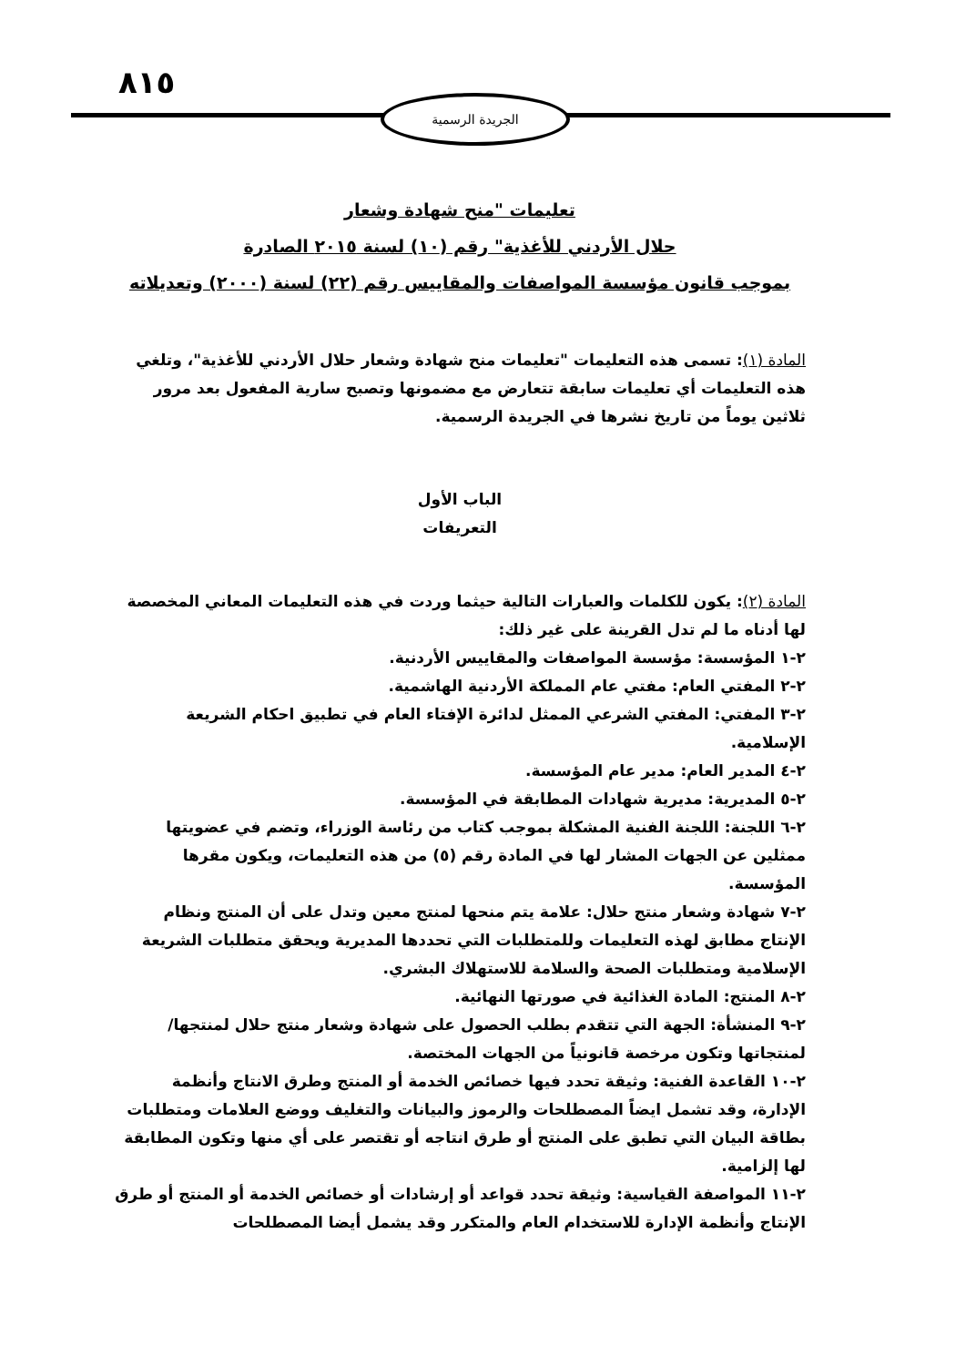٨١٥ الجريدة الرسمية
تعليمات "منح شهادة وشعار
حلال الأردني للأغذية" رقم (١٠) لسنة ٢٠١٥ الصادرة
بموجب قانون مؤسسة المواصفات والمقاييس رقم (٢٢) لسنة (٢٠٠٠) وتعديلاته
المادة (١): تسمى هذه التعليمات "تعليمات منح شهادة وشعار حلال الأردني للأغذية"، وتلغي هذه التعليمات أي تعليمات سابقة تتعارض مع مضمونها وتصبح سارية المفعول بعد مرور ثلاثين يوماً من تاريخ نشرها في الجريدة الرسمية.
الباب الأول
التعريفات
المادة (٢): يكون للكلمات والعبارات التالية حيثما وردت في هذه التعليمات المعاني المخصصة لها أدناه ما لم تدل القرينة على غير ذلك:
٢-١ المؤسسة: مؤسسة المواصفات والمقاييس الأردنية.
٢-٢ المفتي العام: مفتي عام المملكة الأردنية الهاشمية.
٢-٣ المفتي: المفتي الشرعي الممثل لدائرة الإفتاء العام في تطبيق احكام الشريعة الإسلامية.
٢-٤ المدير العام: مدير عام المؤسسة.
٢-٥ المديرية: مديرية شهادات المطابقة في المؤسسة.
٢-٦ اللجنة: اللجنة الفنية المشكلة بموجب كتاب من رئاسة الوزراء، وتضم في عضويتها ممثلين عن الجهات المشار لها في المادة رقم (٥) من هذه التعليمات، ويكون مقرها المؤسسة.
٢-٧ شهادة وشعار منتج حلال: علامة يتم منحها لمنتج معين وتدل على أن المنتج ونظام الإنتاج مطابق لهذه التعليمات وللمتطلبات التي تحددها المديرية ويحقق متطلبات الشريعة الإسلامية ومتطلبات الصحة والسلامة للاستهلاك البشري.
٢-٨ المنتج: المادة الغذائية في صورتها النهائية.
٢-٩ المنشأة: الجهة التي تتقدم بطلب الحصول على شهادة وشعار منتج حلال لمنتجها/ لمنتجاتها وتكون مرخصة قانونياً من الجهات المختصة.
٢-١٠ القاعدة الفنية: وثيقة تحدد فيها خصائص الخدمة أو المنتج وطرق الانتاج وأنظمة الإدارة، وقد تشمل ايضاً المصطلحات والرموز والبيانات والتغليف ووضع العلامات ومتطلبات بطاقة البيان التي تطبق على المنتج أو طرق انتاجه أو تقتصر على أي منها وتكون المطابقة لها إلزامية.
٢-١١ المواصفة القياسية: وثيقة تحدد قواعد أو إرشادات أو خصائص الخدمة أو المنتج أو طرق الإنتاج وأنظمة الإدارة للاستخدام العام والمتكرر وقد يشمل أيضا المصطلحات